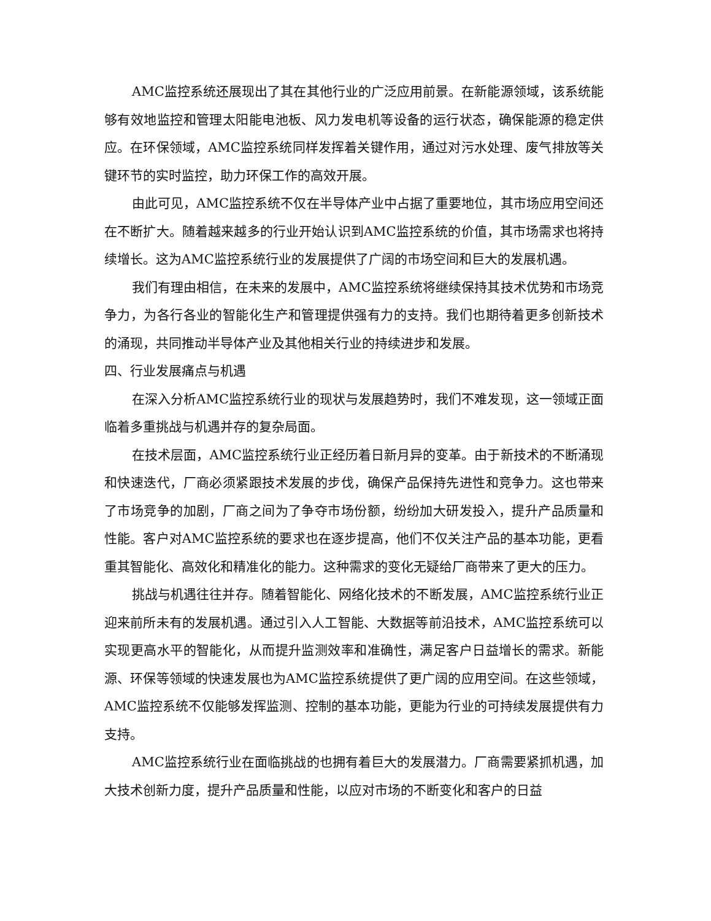AMC监控系统还展现出了其在其他行业的广泛应用前景。在新能源领域，该系统能够有效地监控和管理太阳能电池板、风力发电机等设备的运行状态，确保能源的稳定供应。在环保领域，AMC监控系统同样发挥着关键作用，通过对污水处理、废气排放等关键环节的实时监控，助力环保工作的高效开展。
由此可见，AMC监控系统不仅在半导体产业中占据了重要地位，其市场应用空间还在不断扩大。随着越来越多的行业开始认识到AMC监控系统的价值，其市场需求也将持续增长。这为AMC监控系统行业的发展提供了广阔的市场空间和巨大的发展机遇。
我们有理由相信，在未来的发展中，AMC监控系统将继续保持其技术优势和市场竞争力，为各行各业的智能化生产和管理提供强有力的支持。我们也期待着更多创新技术的涌现，共同推动半导体产业及其他相关行业的持续进步和发展。
四、行业发展痛点与机遇
在深入分析AMC监控系统行业的现状与发展趋势时，我们不难发现，这一领域正面临着多重挑战与机遇并存的复杂局面。
在技术层面，AMC监控系统行业正经历着日新月异的变革。由于新技术的不断涌现和快速迭代，厂商必须紧跟技术发展的步伐，确保产品保持先进性和竞争力。这也带来了市场竞争的加剧，厂商之间为了争夺市场份额，纷纷加大研发投入，提升产品质量和性能。客户对AMC监控系统的要求也在逐步提高，他们不仅关注产品的基本功能，更看重其智能化、高效化和精准化的能力。这种需求的变化无疑给厂商带来了更大的压力。
挑战与机遇往往并存。随着智能化、网络化技术的不断发展，AMC监控系统行业正迎来前所未有的发展机遇。通过引入人工智能、大数据等前沿技术，AMC监控系统可以实现更高水平的智能化，从而提升监测效率和准确性，满足客户日益增长的需求。新能源、环保等领域的快速发展也为AMC监控系统提供了更广阔的应用空间。在这些领域，AMC监控系统不仅能够发挥监测、控制的基本功能，更能为行业的可持续发展提供有力支持。
AMC监控系统行业在面临挑战的也拥有着巨大的发展潜力。厂商需要紧抓机遇，加大技术创新力度，提升产品质量和性能，以应对市场的不断变化和客户的日益